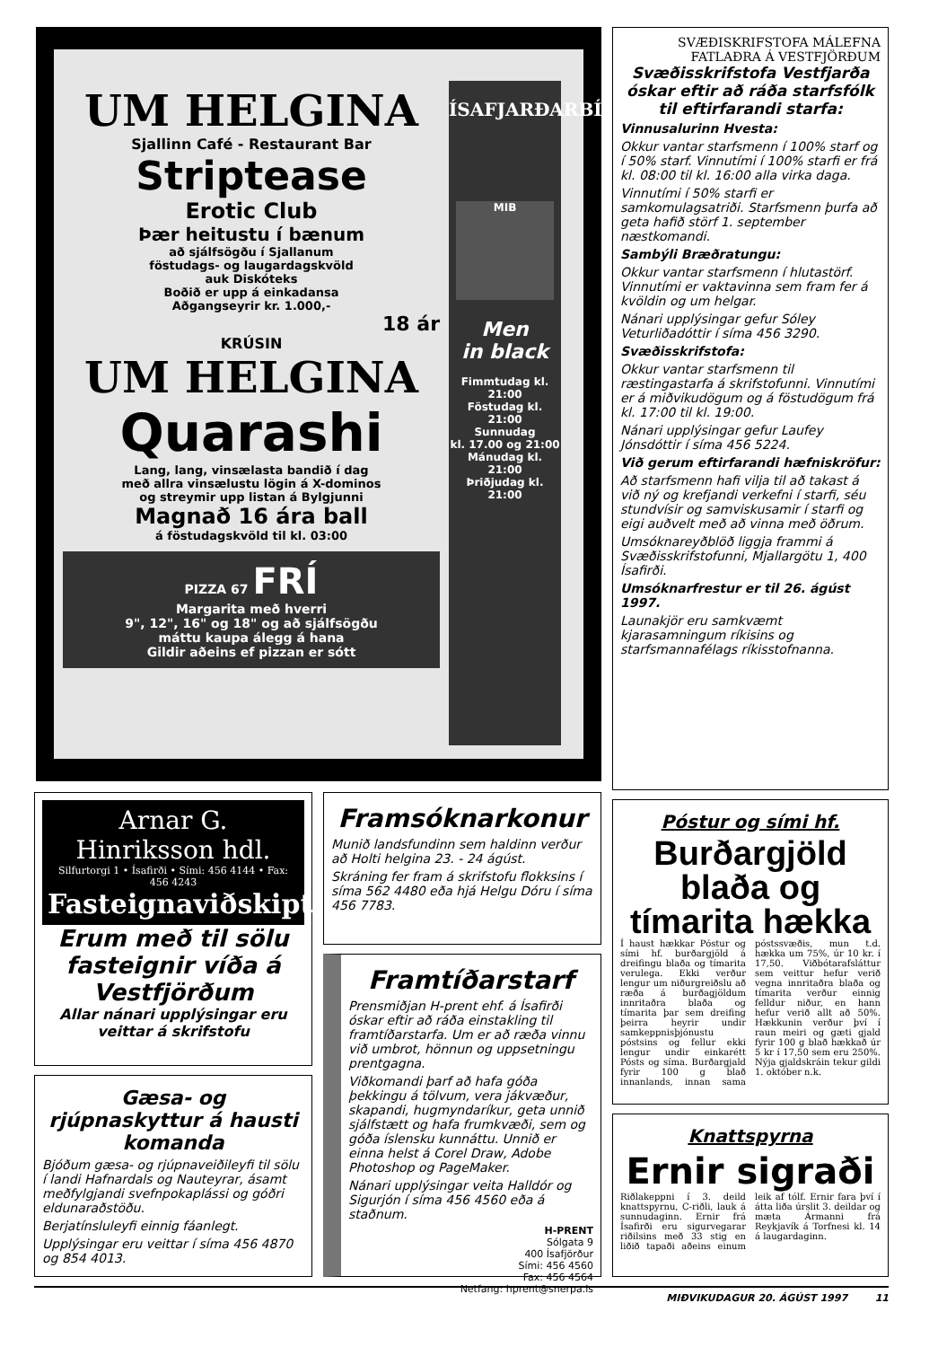UM HELGINA
Sjallinn Café - Restaurant Bar
Striptease
Erotic Club
Þær heitustu í bænum
að sjálfsögðu í Sjallanum
föstudags- og laugardagskvöld
auk Diskóteks
Boðið er upp á einkadansa
Aðgangseyrir kr. 1.000,-
18 ár
KRÚSIN
UM HELGINA
Quarashi
Lang, lang, vinsælasta bandið í dag
með allra vinsælustu lögin á X-dominos
og streymir upp listan á Bylgjunni
Magnað 16 ára ball
á föstudagskvöld til kl. 03:00
PIZZA 67 FRÍ
Margarita með hverri
9", 12", 16" og 18" og að sjálfsögðu
máttu kaupa álegg á hana
Gildir aðeins ef pizzan er sótt
ÍSAFJARÐARBÍÓ
MIB
Men
in black
Fimmtudag kl. 21:00
Föstudag kl. 21:00
Sunnudag
kl. 17.00 og 21:00
Mánudag kl. 21:00
Þriðjudag kl. 21:00
SVÆÐISKRIFSTOFA MÁLEFNA FATLAÐRA Á VESTFJÖRÐUM
Svæðisskrifstofa Vestfjarða óskar eftir að ráða starfsfólk til eftirfarandi starfa:
Vinnusalurinn Hvesta:
Okkur vantar starfsmenn í 100% starf og í 50% starf. Vinnutími í 100% starfi er frá kl. 08:00 til kl. 16:00 alla virka daga.
Vinnutími í 50% starfi er samkomulagsatriði. Starfsmenn þurfa að geta hafið störf 1. september næstkomandi.
Sambýli Bræðratungu:
Okkur vantar starfsmenn í hlutastörf. Vinnutími er vaktavinna sem fram fer á kvöldin og um helgar.
Nánari upplýsingar gefur Sóley Veturliðadóttir í síma 456 3290.
Svæðisskrifstofa:
Okkur vantar starfsmenn til ræstingastarfa á skrifstofunni. Vinnutími er á miðvikudögum og á föstudögum frá kl. 17:00 til kl. 19:00.
Nánari upplýsingar gefur Laufey Jónsdóttir í síma 456 5224.
Við gerum eftirfarandi hæfniskröfur:
Að starfsmenn hafi vilja til að takast á við ný og krefjandi verkefni í starfi, séu stundvísir og samviskusamir í starfi og eigi auðvelt með að vinna með öðrum.
Umsóknareyðblöð liggja frammi á Svæðisskrifstofunni, Mjallargötu 1, 400 Ísafirði.
Umsóknarfrestur er til 26. ágúst 1997.
Launakjör eru samkvæmt kjarasamningum ríkisins og starfsmannafélags ríkisstofnanna.
Arnar G. Hinriksson hdl.
Silfurtorgi 1 • Ísafirði • Sími: 456 4144 • Fax: 456 4243
Fasteignaviðskipti
Erum með til sölu fasteignir víða á Vestfjörðum
Allar nánari upplýsingar eru veittar á skrifstofu
Gæsa- og rjúpnaskyttur á hausti komanda
Bjóðum gæsa- og rjúpnaveiðileyfi til sölu í landi Hafnardals og Nauteyrar, ásamt meðfylgjandi svefnpokaplássi og góðri eldunaraðstöðu.
Berjatínsluleyfi einnig fáanlegt.
Upplýsingar eru veittar í síma 456 4870 og 854 4013.
Framsóknarkonur
Munið landsfundinn sem haldinn verður að Holti helgina 23. - 24 ágúst.
Skráning fer fram á skrifstofu flokksins í síma 562 4480 eða hjá Helgu Dóru í síma 456 7783.
Framtíðarstarf
Prensmiðjan H-prent ehf. á Ísafirði óskar eftir að ráða einstakling til framtíðarstarfa. Um er að ræða vinnu við umbrot, hönnun og uppsetningu prentgagna.
Viðkomandi þarf að hafa góða þekkingu á tölvum, vera jákvæður, skapandi, hugmyndaríkur, geta unnið sjálfstætt og hafa frumkvæði, sem og góða íslensku kunnáttu. Unnið er einna helst á Corel Draw, Adobe Photoshop og PageMaker.
Nánari upplýsingar veita Halldór og Sigurjón í síma 456 4560 eða á staðnum.
H-PRENT
Sólgata 9
400 Ísafjörður
Sími: 456 4560
Fax: 456 4564
Netfang: hprent@snerpa.is
Póstur og sími hf.
Burðargjöld blaða og tímarita hækka
Í haust hækkar Póstur og sími hf. burðargjöld á dreifingu blaða og tímarita verulega. Ekki verður lengur um niðurgreiðslu að ræða á burðagjöldum innritaðra blaða og tímarita þar sem dreifing þeirra heyrir undir samkeppnisþjónustu póstsins og fellur ekki lengur undir einkarétt Pósts og síma. Burðargjald fyrir 100 g blað innanlands, innan sama póstssvæðis, mun t.d. hækka um 75%, úr 10 kr. í 17,50. Viðbótarafsláttur sem veittur hefur verið vegna innritaðra blaða og tímarita verður einnig felldur niður, en hann hefur verið allt að 50%. Hækkunin verður því í raun meiri og gæti gjald fyrir 100 g blað hækkað úr 5 kr í 17,50 sem eru 250%. Nýja gjaldskráin tekur gildi 1. október n.k.
Knattspyrna
Ernir sigraði
Riðlakeppni í 3. deild knattspyrnu, C-riðli, lauk á sunnudaginn. Ernir frá Ísafirði eru sigurvegarar riðilsins með 33 stig en liðið tapaði aðeins einum leik af tólf. Ernir fara því í átta liða úrslit 3. deildar og mæta Ármanni frá Reykjavík á Torfnesi kl. 14 á laugardaginn.
MIÐVIKUDAGUR 20. ÁGÚST 1997 11